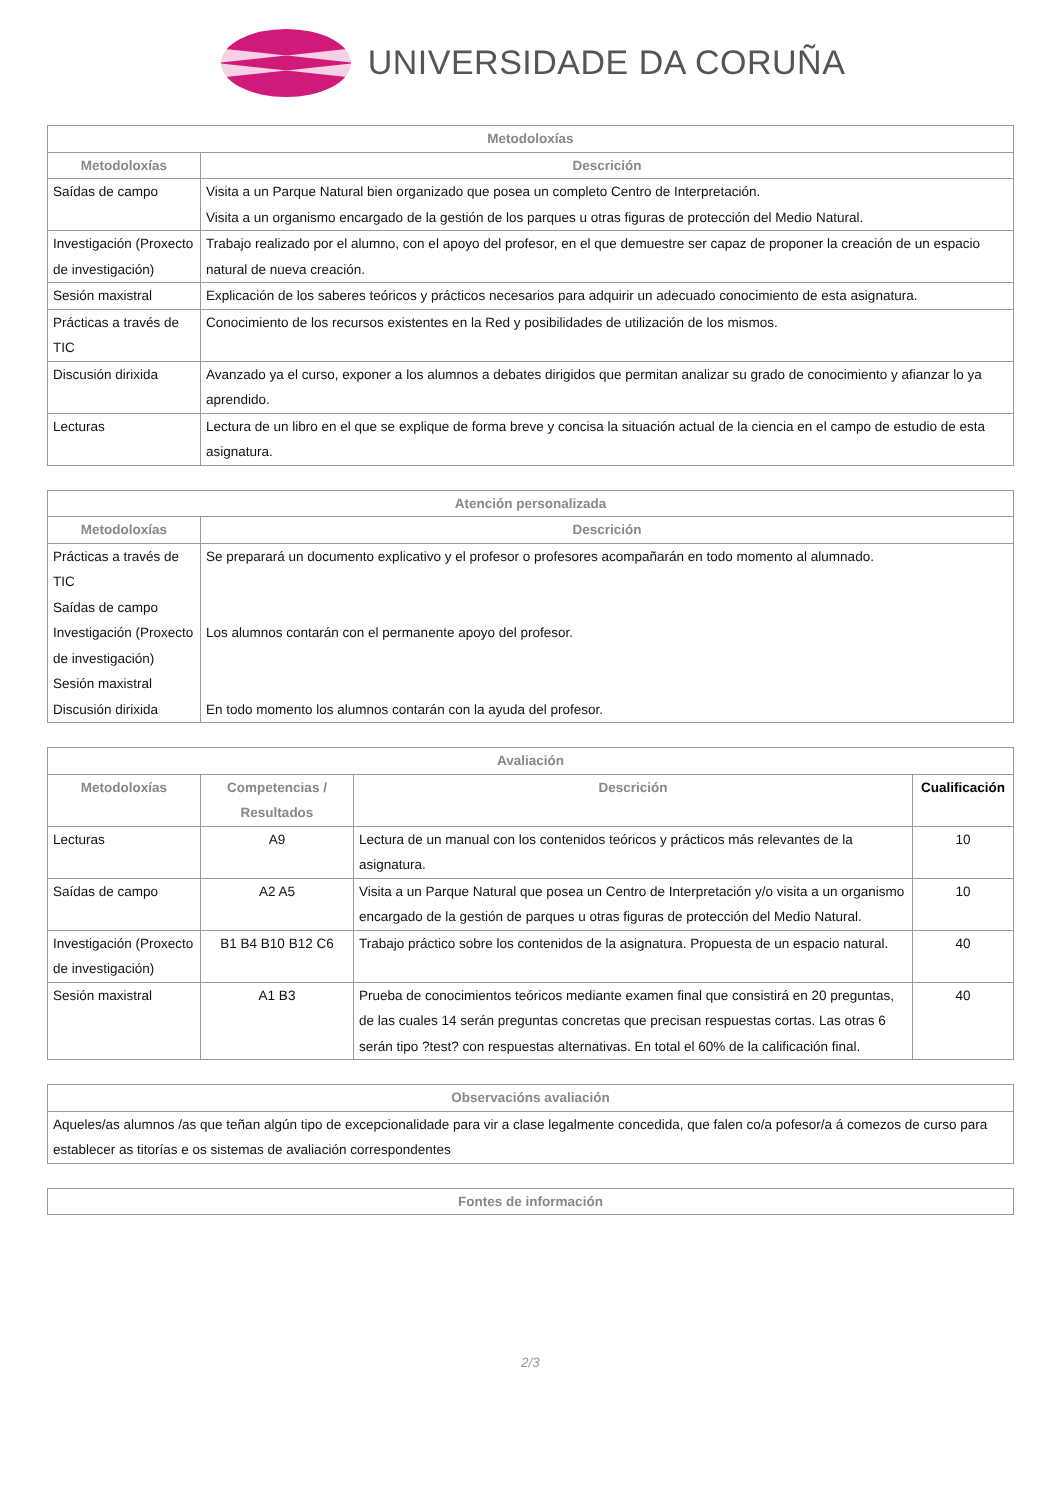UNIVERSIDADE DA CORUÑA
| Metodoloxías | |
| --- | --- |
| Metodoloxías | Descrición |
| Saídas de campo | Visita a un Parque Natural bien organizado que posea un completo Centro de Interpretación. Visita a un organismo encargado de la gestión de los parques u otras figuras de protección del Medio Natural. |
| Investigación (Proxecto de investigación) | Trabajo realizado por el alumno, con el apoyo del profesor, en el que demuestre ser capaz de proponer la creación de un espacio natural de nueva creación. |
| Sesión maxistral | Explicación de los saberes teóricos y prácticos necesarios para adquirir un adecuado conocimiento de esta asignatura. |
| Prácticas a través de TIC | Conocimiento de los recursos existentes en la Red y posibilidades de utilización de los mismos. |
| Discusión dirixida | Avanzado ya el curso, exponer a los alumnos a debates dirigidos que permitan analizar su grado de conocimiento y afianzar lo ya aprendido. |
| Lecturas | Lectura de un libro en el que se explique de forma breve y concisa la situación actual de la ciencia en el campo de estudio de esta asignatura. |
| Atención personalizada | |
| --- | --- |
| Metodoloxías | Descrición |
| Prácticas a través de TIC Saídas de campo Investigación (Proxecto de investigación) Sesión maxistral Discusión dirixida | Se preparará un documento explicativo y el profesor o profesores acompañarán en todo momento al alumnado. Los alumnos contarán con el permanente apoyo del profesor. En todo momento los alumnos contarán con la ayuda del profesor. |
| Avaliación | | | |
| --- | --- | --- | --- |
| Metodoloxías | Competencias / Resultados | Descrición | Cualificación |
| Lecturas | A9 | Lectura de un manual con los contenidos teóricos y prácticos más relevantes de la asignatura. | 10 |
| Saídas de campo | A2 A5 | Visita a un Parque Natural que posea un Centro de Interpretación y/o visita a un organismo encargado de la gestión de parques u otras figuras de protección del Medio Natural. | 10 |
| Investigación (Proxecto de investigación) | B1 B4 B10 B12 C6 | Trabajo práctico sobre los contenidos de la asignatura. Propuesta de un espacio natural. | 40 |
| Sesión maxistral | A1 B3 | Prueba de conocimientos teóricos mediante examen final que consistirá en 20 preguntas, de las cuales 14 serán preguntas concretas que precisan respuestas cortas. Las otras 6 serán tipo ?test? con respuestas alternativas. En total el 60% de la calificación final. | 40 |
| Observacións avaliación |
| --- |
| Aqueles/as alumnos /as que teñan algún tipo de excepcionalidade para vir a clase legalmente concedida, que falen co/a pofesor/a á comezos de curso para establecer as titorías e os sistemas de avaliación correspondentes |
| Fontes de información |
| --- |
2/3